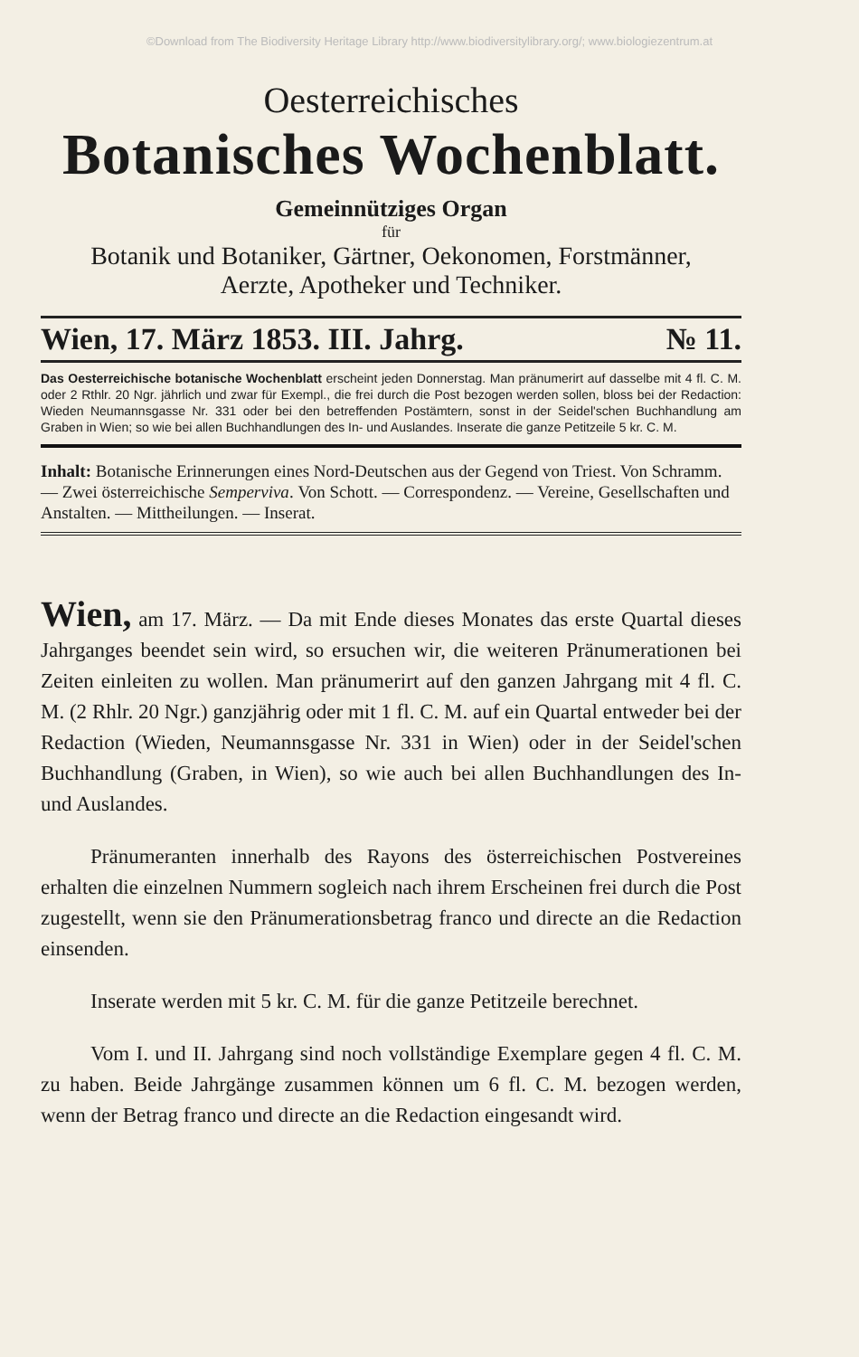©Download from The Biodiversity Heritage Library http://www.biodiversitylibrary.org/; www.biologiezentrum.at
Oesterreichisches
Botanisches Wochenblatt.
Gemeinnütziges Organ
für
Botanik und Botaniker, Gärtner, Oekonomen, Forstmänner,
Aerzte, Apotheker und Techniker.
Wien, 17. März 1853. III. Jahrg. № 11.
Das Oesterreichische botanische Wochenblatt erscheint jeden Donnerstag. Man pränumerirt auf dasselbe mit 4 fl. C. M. oder 2 Rthlr. 20 Ngr. jährlich und zwar für Exempl., die frei durch die Post bezogen werden sollen, bloss bei der Redaction: Wieden Neumannsgasse Nr. 331 oder bei den betreffenden Postämtern, sonst in der Seidel'schen Buchhandlung am Graben in Wien; so wie bei allen Buchhandlungen des In- und Auslandes. Inserate die ganze Petitzeile 5 kr. C. M.
Inhalt: Botanische Erinnerungen eines Nord-Deutschen aus der Gegend von Triest. Von Schramm. — Zwei österreichische Sempervivа. Von Schott. — Correspondenz. — Vereine, Gesellschaften und Anstalten. — Mittheilungen. — Inserat.
Wien, am 17. März. — Da mit Ende dieses Monates das erste Quartal dieses Jahrganges beendet sein wird, so ersuchen wir, die weiteren Pränumerationen bei Zeiten einleiten zu wollen. Man pränumerirt auf den ganzen Jahrgang mit 4 fl. C. M. (2 Rhlr. 20 Ngr.) ganzjährig oder mit 1 fl. C. M. auf ein Quartal entweder bei der Redaction (Wieden, Neumannsgasse Nr. 331 in Wien) oder in der Seidel'schen Buchhandlung (Graben, in Wien), so wie auch bei allen Buchhandlungen des In- und Auslandes.
Pränumeranten innerhalb des Rayons des österreichischen Postvereines erhalten die einzelnen Nummern sogleich nach ihrem Erscheinen frei durch die Post zugestellt, wenn sie den Pränumerationsbetrag franco und directe an die Redaction einsenden.
Inserate werden mit 5 kr. C. M. für die ganze Petitzeile berechnet.
Vom I. und II. Jahrgang sind noch vollständige Exemplare gegen 4 fl. C. M. zu haben. Beide Jahrgänge zusammen können um 6 fl. C. M. bezogen werden, wenn der Betrag franco und directe an die Redaction eingesandt wird.